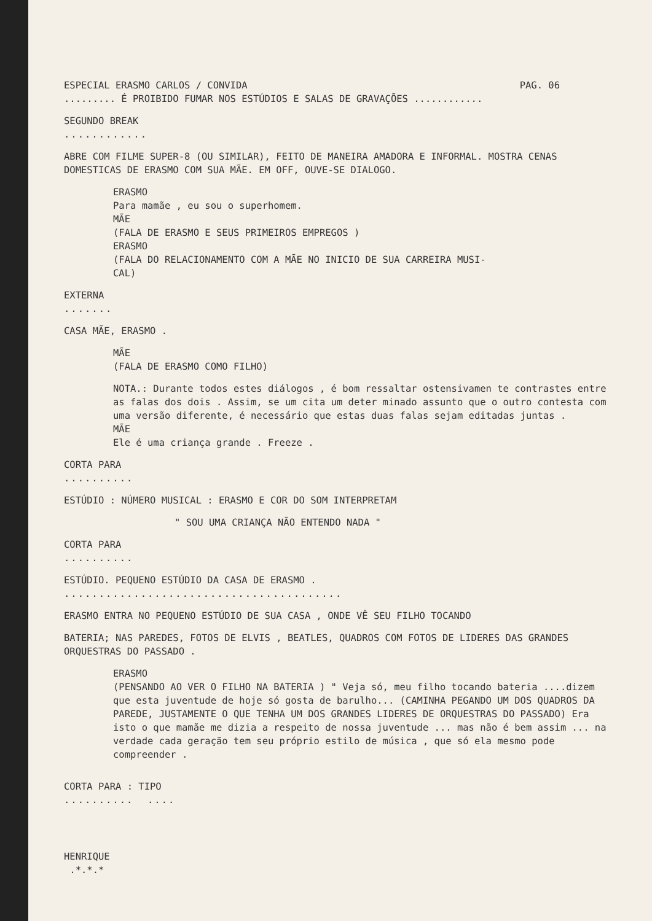ESPECIAL ERASMO CARLOS / CONVIDA PAG. 06
......... É PROIBIDO FUMAR NOS ESTÚDIOS E SALAS DE GRAVAÇÕES ............
SEGUNDO BREAK
............
ABRE COM FILME SUPER-8 (OU SIMILAR), FEITO DE MANEIRA AMADORA E INFORMAL. MOSTRA CENAS DOMESTICAS DE ERASMO COM SUA MÃE. EM OFF, OUVE-SE DIALOGO.
ERASMO
Para mamãe , eu sou o superhomem.
MÃE
(FALA DE ERASMO E SEUS PRIMEIROS EMPREGOS )
ERASMO
(FALA DO RELACIONAMENTO COM A MÃE NO INICIO DE SUA CARREIRA MUSI-
CAL)
EXTERNA
.......
CASA MÃE, ERASMO .
MÃE
(FALA DE ERASMO COMO FILHO)
NOTA.: Durante todos estes diálogos , é bom ressaltar ostensivamen te contrastes entre as falas dos dois . Assim, se um cita um deter minado assunto que o outro contesta com uma versão diferente, é necessário que estas duas falas sejam editadas juntas .
MÃE
Ele é uma criança grande . Freeze .
CORTA PARA
..........
ESTÚDIO : NÚMERO MUSICAL : ERASMO E COR DO SOM INTERPRETAM
" SOU UMA CRIANÇA NÃO ENTENDO NADA "
CORTA PARA
..........
ESTÚDIO. PEQUENO ESTÚDIO DA CASA DE ERASMO .
........................................
ERASMO ENTRA NO PEQUENO ESTÚDIO DE SUA CASA , ONDE VÊ SEU FILHO TOCANDO
BATERIA; NAS PAREDES, FOTOS DE ELVIS , BEATLES, QUADROS COM FOTOS DE LIDERES DAS GRANDES ORQUESTRAS DO PASSADO .
ERASMO
(PENSANDO AO VER O FILHO NA BATERIA ) " Veja só, meu filho tocando bateria ....dizem que esta juventude de hoje só gosta de barulho... (CAMINHA PEGANDO UM DOS QUADROS DA PAREDE, JUSTAMENTE O QUE TENHA UM DOS GRANDES LIDERES DE ORQUESTRAS DO PASSADO) Era isto o que mamãe me dizia a respeito de nossa juventude ... mas não é bem assim ... na verdade cada geração tem seu próprio estilo de música , que só ela mesmo pode compreender .
CORTA PARA : TIPO
.......... ....
HENRIQUE
.*.*.*